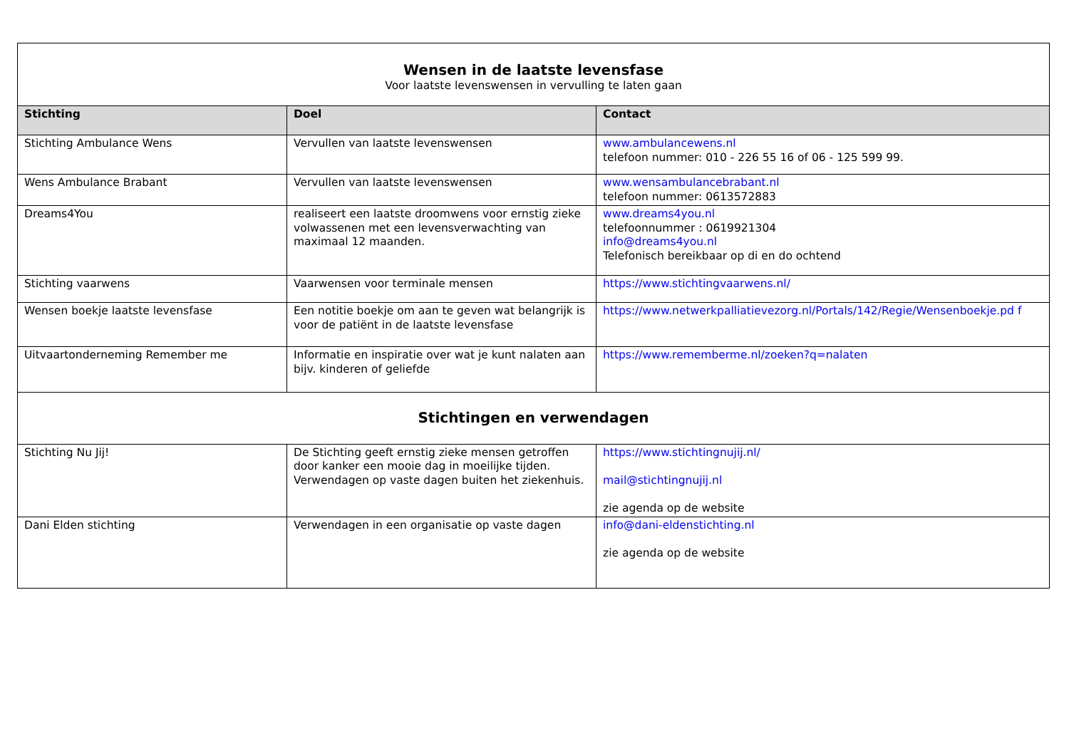| Wensen in de laatste levensfase Voor laatste levenswensen in vervulling te laten gaan | | |
| Stichting | Doel | Contact |
| Stichting Ambulance Wens | Vervullen van laatste levenswensen | www.ambulancewens.nl telefoon nummer: 010 - 226 55 16 of 06 - 125 599 99. |
| Wens Ambulance Brabant | Vervullen van laatste levenswensen | www.wensambulancebrabant.nl telefoon nummer: 0613572883 |
| Dreams4You | realiseert een laatste droomwens voor ernstig zieke volwassenen met een levensverwachting van maximaal 12 maanden. | www.dreams4you.nl telefoonnummer : 0619921304 info@dreams4you.nl Telefonisch bereikbaar op di en do ochtend |
| Stichting vaarwens | Vaarwensen voor terminale mensen | https://www.stichtingvaarwens.nl/ |
| Wensen boekje laatste levensfase | Een notitie boekje om aan te geven wat belangrijk is voor de patiënt in de laatste levensfase | https://www.netwerkpalliatievezorg.nl/Portals/142/Regie/Wensenboekje.pd f |
| Uitvaartonderneming Remember me | Informatie en inspiratie over wat je kunt nalaten aan bijv. kinderen of geliefde | https://www.rememberme.nl/zoeken?q=nalaten |
| Stichtingen en verwendagen | | |
| Stichting Nu Jij! | De Stichting geeft ernstig zieke mensen getroffen door kanker een mooie dag in moeilijke tijden. Verwendagen op vaste dagen buiten het ziekenhuis. | https://www.stichtingnujij.nl/ mail@stichtingnujij.nl zie agenda op de website |
| Dani Elden stichting | Verwendagen in een organisatie op vaste dagen | info@dani-eldenstichting.nl zie agenda op de website |